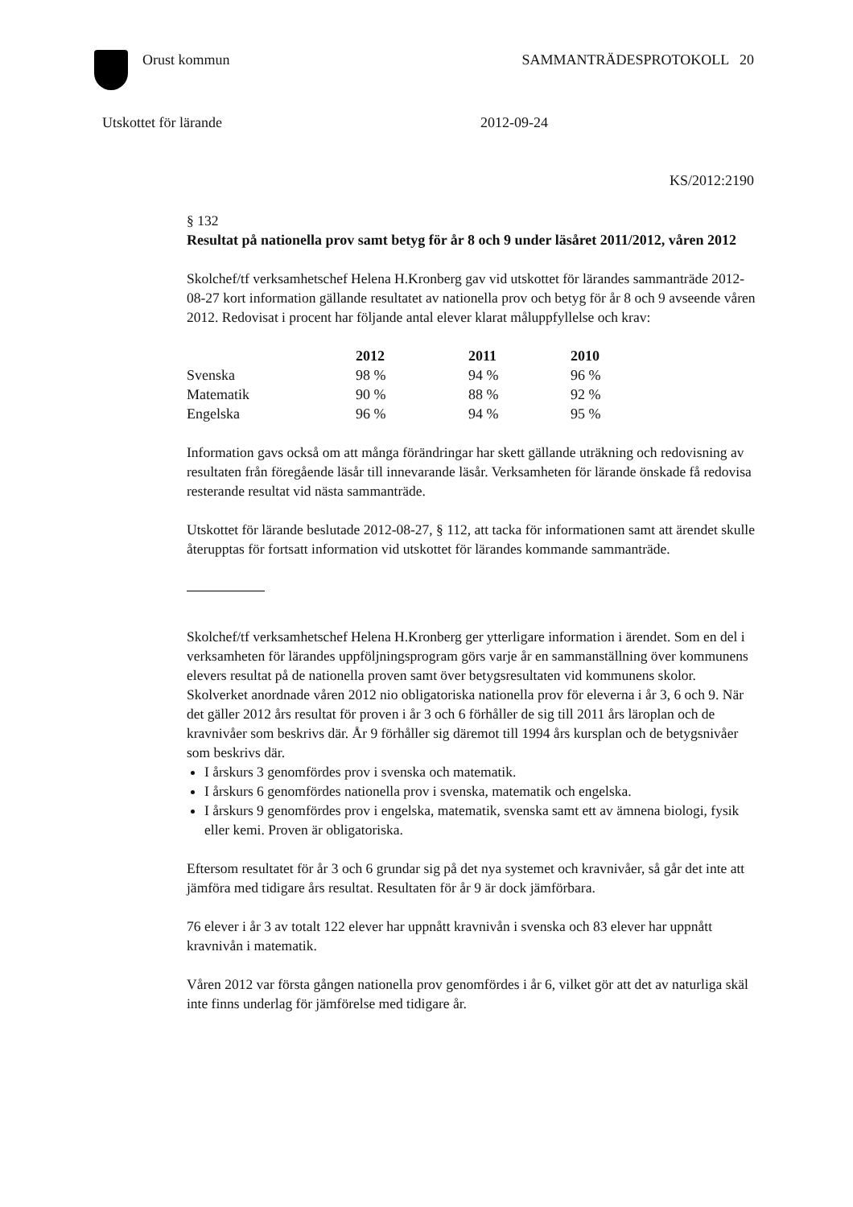Orust kommun SAMMANTRÄDESPROTOKOLL 20
Utskottet för lärande 2012-09-24
KS/2012:2190
§ 132
Resultat på nationella prov samt betyg för år 8 och 9 under läsåret 2011/2012, våren 2012
Skolchef/tf verksamhetschef Helena H.Kronberg gav vid utskottet för lärandes sammanträde 2012-08-27 kort information gällande resultatet av nationella prov och betyg för år 8 och 9 avseende våren 2012. Redovisat i procent har följande antal elever klarat måluppfyllelse och krav:
| | 2012 | 2011 | 2010 |
| --- | --- | --- | --- |
| Svenska | 98 % | 94 % | 96 % |
| Matematik | 90 % | 88 % | 92 % |
| Engelska | 96 % | 94 % | 95 % |
Information gavs också om att många förändringar har skett gällande uträkning och redovisning av resultaten från föregående läsår till innevarande läsår. Verksamheten för lärande önskade få redovisa resterande resultat vid nästa sammanträde.
Utskottet för lärande beslutade 2012-08-27, § 112, att tacka för informationen samt att ärendet skulle återupptas för fortsatt information vid utskottet för lärandes kommande sammanträde.
Skolchef/tf verksamhetschef Helena H.Kronberg ger ytterligare information i ärendet. Som en del i verksamheten för lärandes uppföljningsprogram görs varje år en sammanställning över kommunens elevers resultat på de nationella proven samt över betygsresultaten vid kommunens skolor. Skolverket anordnade våren 2012 nio obligatoriska nationella prov för eleverna i år 3, 6 och 9. När det gäller 2012 års resultat för proven i år 3 och 6 förhåller de sig till 2011 års läroplan och de kravnivåer som beskrivs där. År 9 förhåller sig däremot till 1994 års kursplan och de betygsnivåer som beskrivs där.
I årskurs 3 genomfördes prov i svenska och matematik.
I årskurs 6 genomfördes nationella prov i svenska, matematik och engelska.
I årskurs 9 genomfördes prov i engelska, matematik, svenska samt ett av ämnena biologi, fysik eller kemi. Proven är obligatoriska.
Eftersom resultatet för år 3 och 6 grundar sig på det nya systemet och kravnivåer, så går det inte att jämföra med tidigare års resultat. Resultaten för år 9 är dock jämförbara.
76 elever i år 3 av totalt 122 elever har uppnått kravnivån i svenska och 83 elever har uppnått kravnivån i matematik.
Våren 2012 var första gången nationella prov genomfördes i år 6, vilket gör att det av naturliga skäl inte finns underlag för jämförelse med tidigare år.